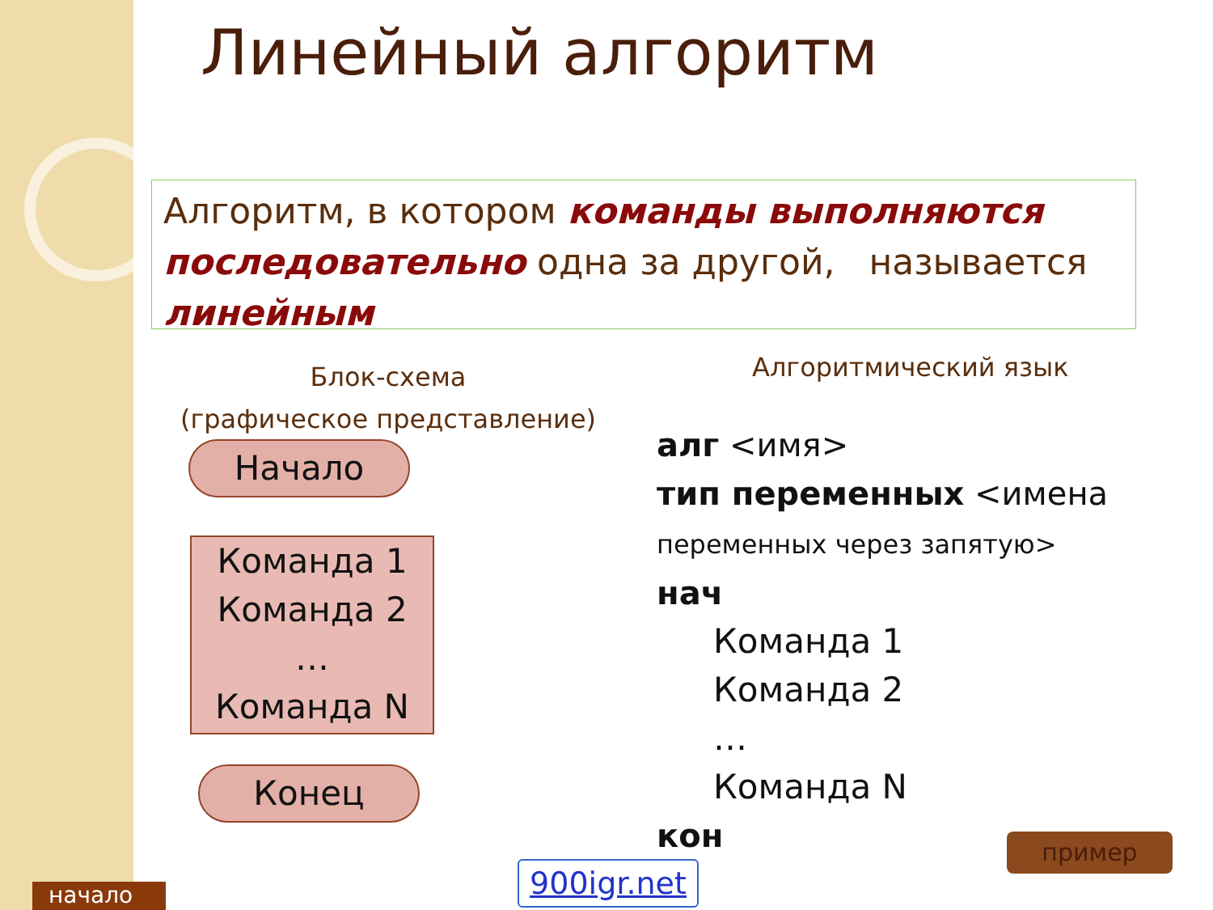Линейный алгоритм
Алгоритм, в котором команды выполняются последовательно одна за другой, называется линейным
Блок-схема
(графическое представление)
Алгоритмический язык
Начало
Команда 1
Команда 2
…
Команда N
Конец
алг <имя>
тип переменных <имена
переменных через запятую>
нач
Команда 1
Команда 2
…
Команда N
кон
900igr.net
пример
начало